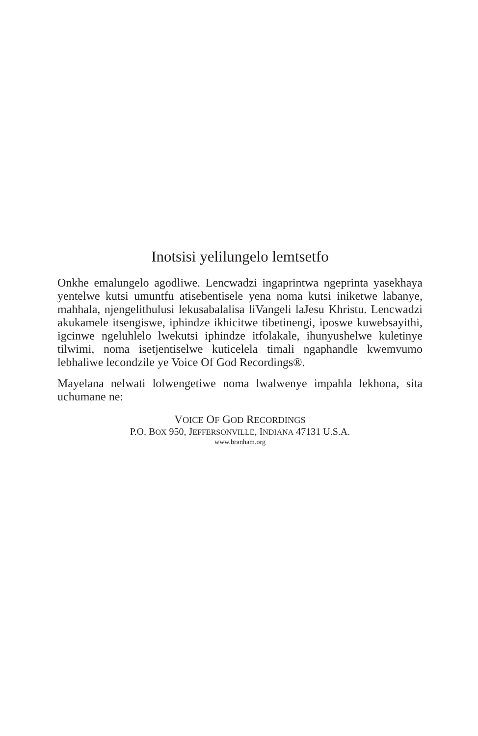Inotsisi yelilungelo lemtsetfo
Onkhe emalungelo agodliwe. Lencwadzi ingaprintwa ngeprinta yasekhaya yentelwe kutsi umuntfu atisebentisele yena noma kutsi iniketwe labanye, mahhala, njengelithulusi lekusabalalisa liVangeli laJesu Khristu. Lencwadzi akukamele itsengiswe, iphindze ikhicitwe tibetinengi, iposwe kuwebsayithi, igcinwe ngeluhlelo lwekutsi iphindze itfolakale, ihunyushelwe kuletinye tilwimi, noma isetjentiselwe kuticelela timali ngaphandle kwemvumo lebhaliwe lecondzile ye Voice Of God Recordings®.
Mayelana nelwati lolwengetiwe noma lwalwenye impahla lekhona, sita uchumane ne:
VOICE OF GOD RECORDINGS
P.O. BOX 950, JEFFERSONVILLE, INDIANA 47131 U.S.A.
www.branham.org